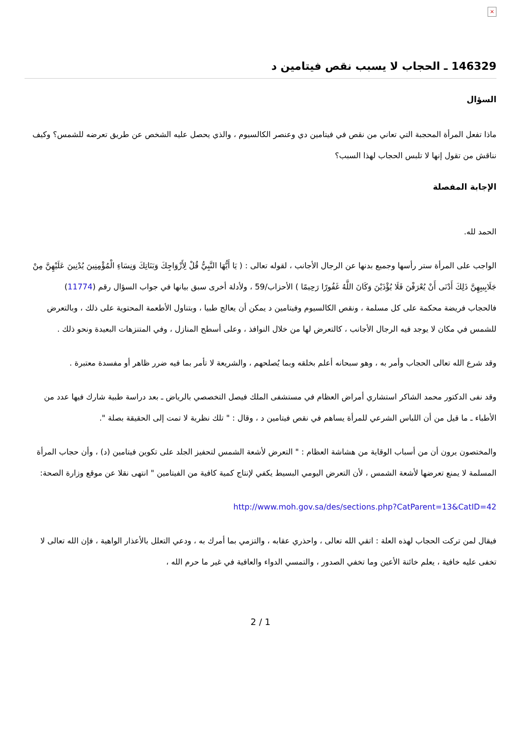×
146329 ـ الحجاب لا يسبب نقص فيتامين د
السؤال
ماذا تفعل المرأة المحجبة التي تعاني من نقص في فيتامين دي وعنصر الكالسيوم ، والذي يحصل عليه الشخص عن طريق تعرضه للشمس؟ وكيف نناقش من تقول إنها لا تلبس الحجاب لهذا السبب؟
الإجابة المفصلة
الحمد لله.
الواجب على المرأة ستر رأسها وجميع بدنها عن الرجال الأجانب ، لقوله تعالى : ( يَا أَيُّهَا النَّبِيُّ قُلْ لِأَزْوَاجِكَ وَبَنَاتِكَ وَنِسَاءِ الْمُؤْمِنِينَ يُدْنِينَ عَلَيْهِنَّ مِنْ جَلَابِيبِهِنَّ ذَلِكَ أَدْنَى أَنْ يُعْرَفْنَ فَلَا يُؤْذَيْنَ وَكَانَ اللَّهُ غَفُورًا رَحِيمًا ) الأحزاب/59 ، ولأدلة أخرى سبق بيانها في جواب السؤال رقم (11774)
فالحجاب فريضة محكمة على كل مسلمة ، ونقص الكالسيوم وفيتامين د يمكن أن يعالج طبيا ، وبتناول الأطعمة المحتوية على ذلك ، وبالتعرض للشمس في مكان لا يوجد فيه الرجال الأجانب ، كالتعرض لها من خلال النوافذ ، وعلى أسطح المنازل ، وفي المتنزهات البعيدة ونحو ذلك .
وقد شرع الله تعالى الحجاب وأمر به ، وهو سبحانه أعلم بخلقه وبما يُصلحهم ، والشريعة لا تأمر بما فيه ضرر ظاهر أو مفسدة معتبرة .
وقد نفى الدكتور محمد الشاكر استشاري أمراض العظام في مستشفى الملك فيصل التخصصي بالرياض ـ بعد دراسة طبية شارك فيها عدد من الأطباء ـ ما قيل من أن اللباس الشرعي للمرأة يساهم في نقص فيتامين د ، وقال : " تلك نظرية لا تمت إلى الحقيقة بصلة ".
والمختصون يرون أن من أسباب الوقاية من هشاشة العظام : " التعرض لأشعة الشمس لتحفيز الجلد على تكوين فيتامين (د) ، وأن حجاب المرأة المسلمة لا يمنع تعرضها لأشعة الشمس ، لأن التعرض اليومي البسيط يكفي لإنتاج كمية كافية من الفيتامين " انتهى نقلا عن موقع وزارة الصحة:
http://www.moh.gov.sa/des/sections.php?CatParent=13&CatID=42
فيقال لمن تركت الحجاب لهذه العلة : اتقي الله تعالى ، واحذري عقابه ، والتزمي بما أمرك به ، ودعي التعلل بالأعذار الواهية ، فإن الله تعالى لا تخفى عليه خافية ، يعلم خائنة الأعين وما تخفي الصدور ، والتمسي الدواء والعافية في غير ما حرم الله ،
2 / 1